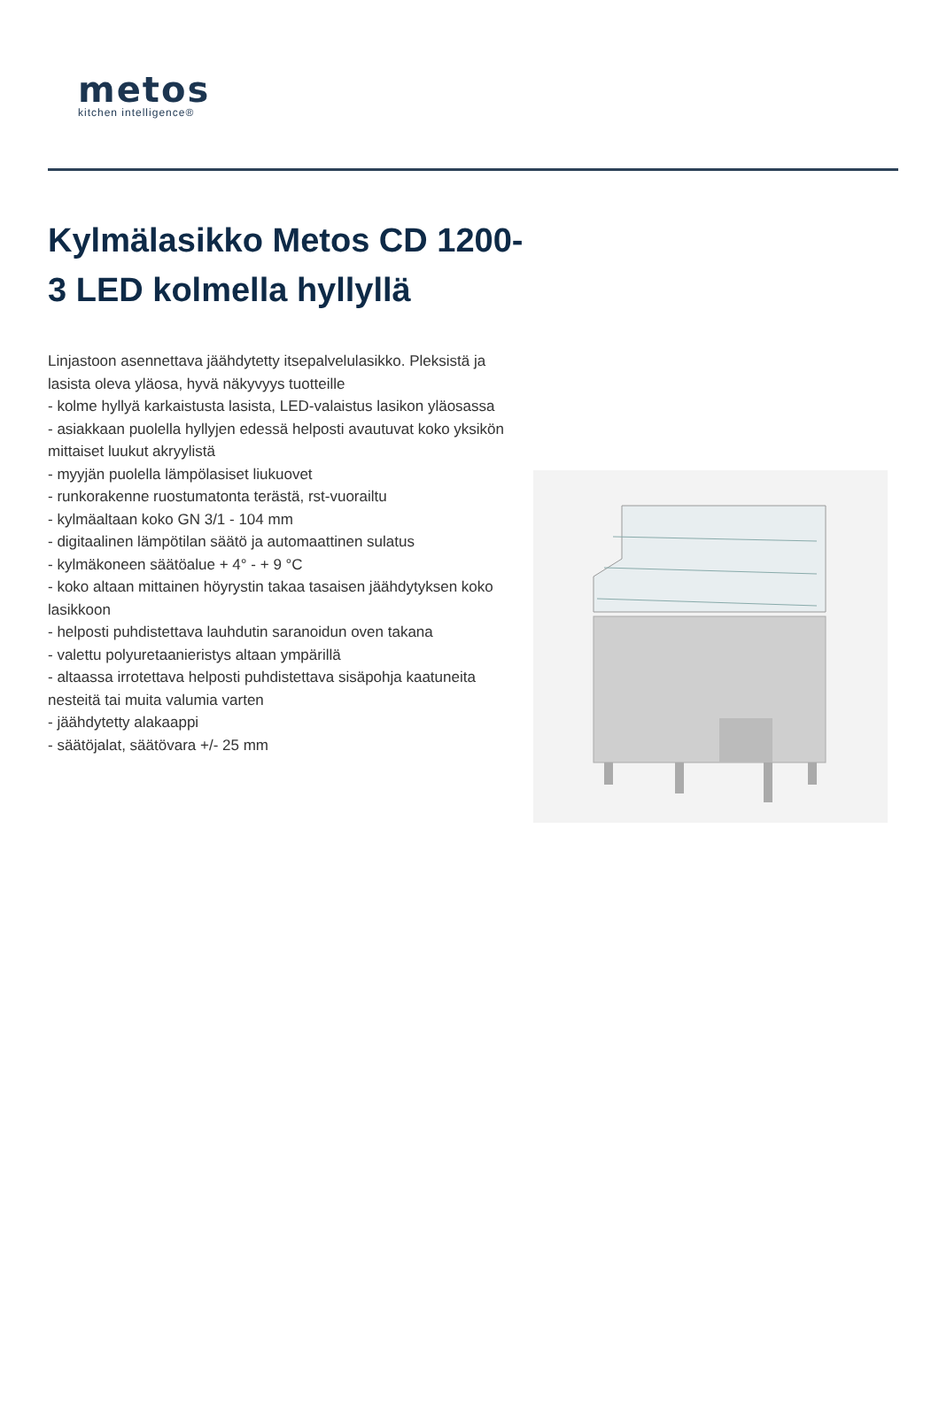metos
kitchen intelligence®
Kylmälasikko Metos CD 1200-3 LED kolmella hyllyllä
Linjastoon asennettava jäähdytetty itsepalvelulasikko. Pleksistä ja lasista oleva yläosa, hyvä näkyvyys tuotteille
- kolme hyllyä karkaistusta lasista, LED-valaistus lasikon yläosassa
- asiakkaan puolella hyllyjen edessä helposti avautuvat koko yksikön mittaiset luukut akryylistä
- myyjän puolella lämpölasiset liukuovet
- runkorakenne ruostumatonta terästä, rst-vuorailtu
- kylmäaltaan koko GN 3/1 - 104 mm
- digitaalinen lämpötilan säätö ja automaattinen sulatus
- kylmäkoneen säätöalue + 4° - + 9 °C
- koko altaan mittainen höyrystin takaa tasaisen jäähdytyksen koko lasikkoon
- helposti puhdistettava lauhdutin saranoidun oven takana
- valettu polyuretaanieristys altaan ympärillä
- altaassa irrotettava helposti puhdistettava sisäpohja kaatuneita nesteitä tai muita valumia varten
- jäähdytetty alakaappi
- säätöjalat, säätövara +/- 25 mm